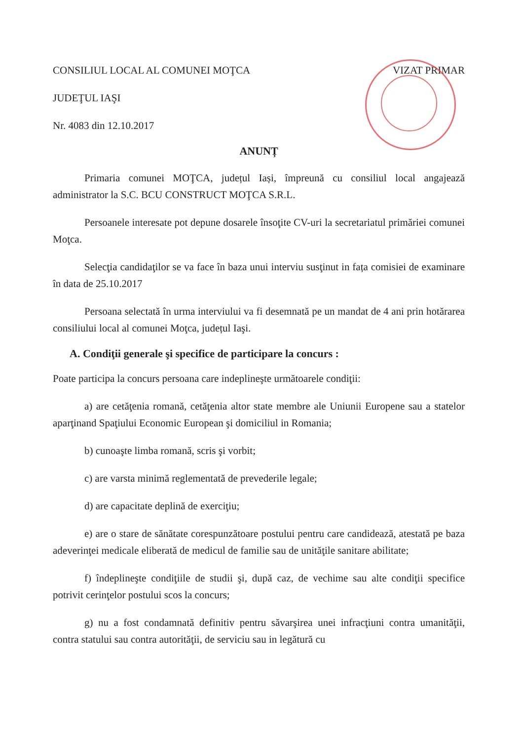CONSILIUL LOCAL AL COMUNEI MOŢCA
VIZAT PRIMAR
JUDEŢUL IAŞI
Nr. 4083 din 12.10.2017
ANUNȚ
Primaria comunei MOŢCA, județul Iași, împreună cu consiliul local angajează administrator la S.C. BCU CONSTRUCT MOŢCA S.R.L.
Persoanele interesate pot depune dosarele însoţite CV-uri la secretariatul primăriei comunei Moţca.
Selecţia candidaţilor se va face în baza unui interviu susţinut in fața comisiei de examinare în data de 25.10.2017
Persoana selectată în urma interviului va fi desemnată pe un mandat de 4 ani prin hotărarea consiliului local al comunei Moţca, județul Iaşi.
A. Condiţii generale şi specifice de participare la concurs :
Poate participa la concurs persoana care indeplineşte următoarele condiţii:
a) are cetăţenia romană, cetăţenia altor state membre ale Uniunii Europene sau a statelor aparţinand Spaţiului Economic European şi domiciliul in Romania;
b) cunoaşte limba romană, scris şi vorbit;
c) are varsta minimă reglementată de prevederile legale;
d) are capacitate deplină de exerciţiu;
e) are o stare de sănătate corespunzătoare postului pentru care candidează, atestată pe baza adeverinţei medicale eliberată de medicul de familie sau de unităţile sanitare abilitate;
f) îndeplineşte condiţiile de studii şi, după caz, de vechime sau alte condiţii specifice potrivit cerinţelor postului scos la concurs;
g) nu a fost condamnată definitiv pentru săvarşirea unei infracţiuni contra umanităţii, contra statului sau contra autorităţii, de serviciu sau in legătură cu